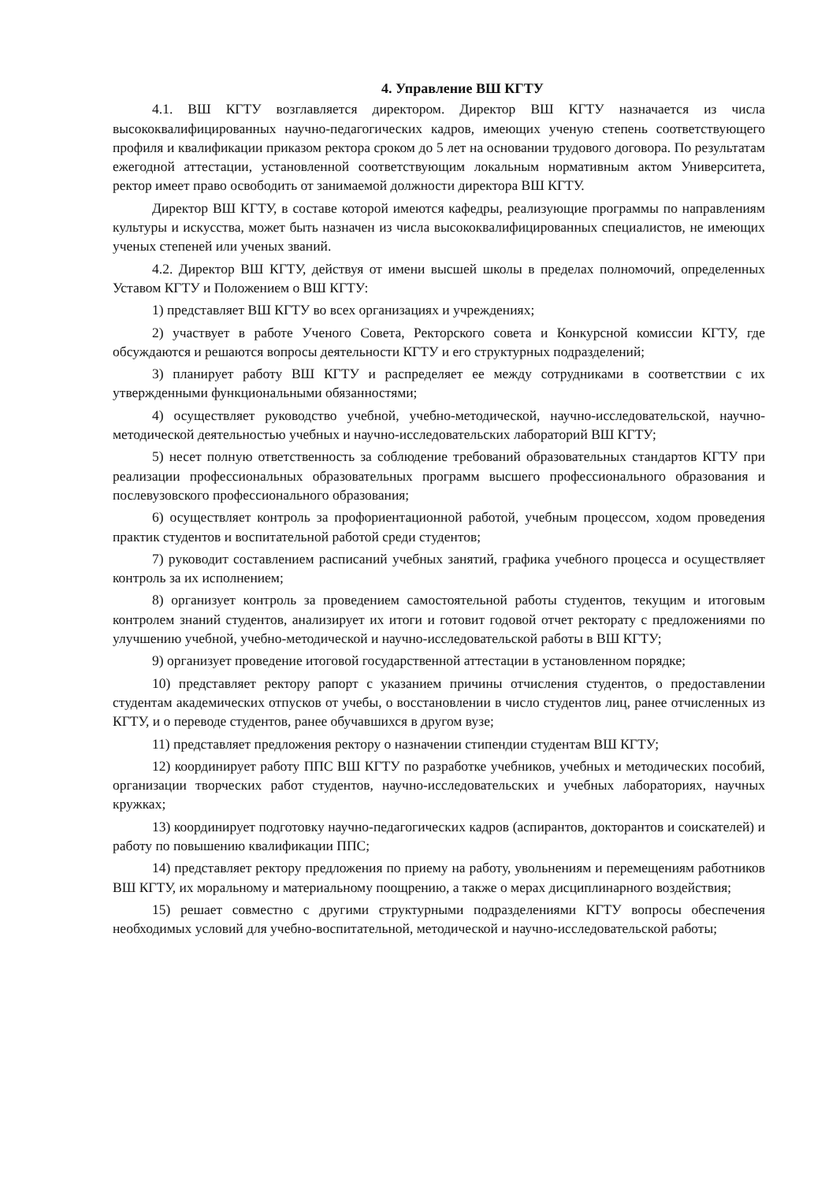4. Управление ВШ КГТУ
4.1. ВШ КГТУ возглавляется директором. Директор ВШ КГТУ назначается из числа высококвалифицированных научно-педагогических кадров, имеющих ученую степень соответствующего профиля и квалификации приказом ректора сроком до 5 лет на основании трудового договора. По результатам ежегодной аттестации, установленной соответствующим локальным нормативным актом Университета, ректор имеет право освободить от занимаемой должности директора ВШ КГТУ.
Директор ВШ КГТУ, в составе которой имеются кафедры, реализующие программы по направлениям культуры и искусства, может быть назначен из числа высококвалифицированных специалистов, не имеющих ученых степеней или ученых званий.
4.2. Директор ВШ КГТУ, действуя от имени высшей школы в пределах полномочий, определенных Уставом КГТУ и Положением о ВШ КГТУ:
1) представляет ВШ КГТУ во всех организациях и учреждениях;
2) участвует в работе Ученого Совета, Ректорского совета и Конкурсной комиссии КГТУ, где обсуждаются и решаются вопросы деятельности КГТУ и его структурных подразделений;
3) планирует работу ВШ КГТУ и распределяет ее между сотрудниками в соответствии с их утвержденными функциональными обязанностями;
4) осуществляет руководство учебной, учебно-методической, научно-исследовательской, научно-методической деятельностью учебных и научно-исследовательских лабораторий ВШ КГТУ;
5) несет полную ответственность за соблюдение требований образовательных стандартов КГТУ при реализации профессиональных образовательных программ высшего профессионального образования и послевузовского профессионального образования;
6) осуществляет контроль за профориентационной работой, учебным процессом, ходом проведения практик студентов и воспитательной работой среди студентов;
7) руководит составлением расписаний учебных занятий, графика учебного процесса и осуществляет контроль за их исполнением;
8) организует контроль за проведением самостоятельной работы студентов, текущим и итоговым контролем знаний студентов, анализирует их итоги и готовит годовой отчет ректорату с предложениями по улучшению учебной, учебно-методической и научно-исследовательской работы в ВШ КГТУ;
9) организует проведение итоговой государственной аттестации в установленном порядке;
10) представляет ректору рапорт с указанием причины отчисления студентов, о предоставлении студентам академических отпусков от учебы, о восстановлении в число студентов лиц, ранее отчисленных из КГТУ, и о переводе студентов, ранее обучавшихся в другом вузе;
11) представляет предложения ректору о назначении стипендии студентам ВШ КГТУ;
12) координирует работу ППС ВШ КГТУ по разработке учебников, учебных и методических пособий, организации творческих работ студентов, научно-исследовательских и учебных лабораториях, научных кружках;
13) координирует подготовку научно-педагогических кадров (аспирантов, докторантов и соискателей) и работу по повышению квалификации ППС;
14) представляет ректору предложения по приему на работу, увольнениям и перемещениям работников ВШ КГТУ, их моральному и материальному поощрению, а также о мерах дисциплинарного воздействия;
15) решает совместно с другими структурными подразделениями КГТУ вопросы обеспечения необходимых условий для учебно-воспитательной, методической и научно-исследовательской работы;